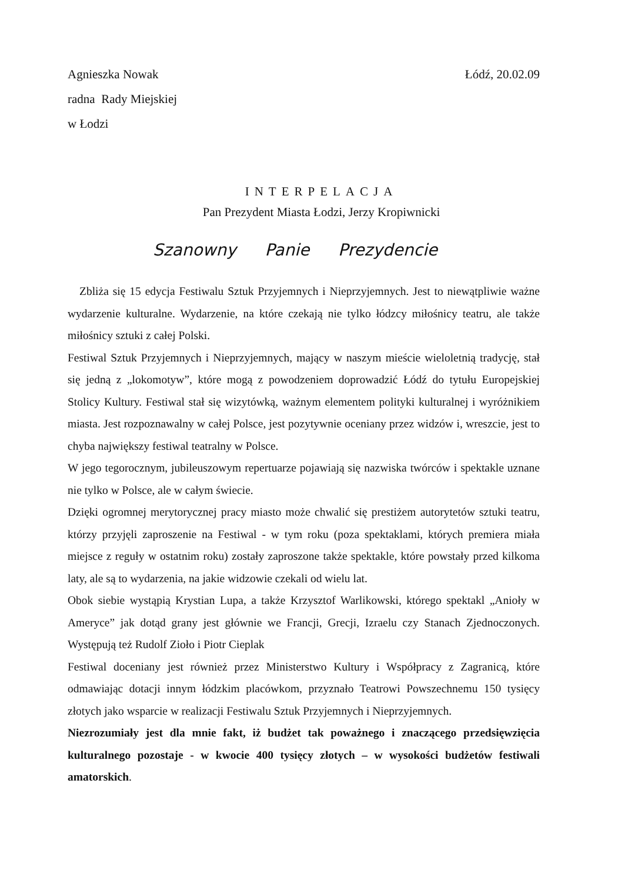Agnieszka Nowak
radna Rady Miejskiej
w Łodzi
Łódź, 20.02.09
INTERPELACJA
Pan Prezydent Miasta Łodzi, Jerzy Kropiwnicki
Szanowny Panie Prezydencie
Zbliża się 15 edycja Festiwalu Sztuk Przyjemnych i Nieprzyjemnych. Jest to niewątpliwie ważne wydarzenie kulturalne. Wydarzenie, na które czekają nie tylko łódzcy miłośnicy teatru, ale także miłośnicy sztuki z całej Polski.
Festiwal Sztuk Przyjemnych i Nieprzyjemnych, mający w naszym mieście wieloletnią tradycję, stał się jedną z „lokomotyw”, które mogą z powodzeniem doprowadzić Łódź do tytułu Europejskiej Stolicy Kultury. Festiwal stał się wizytówką, ważnym elementem polityki kulturalnej i wyróżnikiem miasta. Jest rozpoznawalny w całej Polsce, jest pozytywnie oceniany przez widzów i, wreszcie, jest to chyba największy festiwal teatralny w Polsce.
W jego tegorocznym, jubileuszowym repertuarze pojawiają się nazwiska twórców i spektakle uznane nie tylko w Polsce, ale w całym świecie.
Dzięki ogromnej merytorycznej pracy miasto może chwalić się prestiżem autorytetów sztuki teatru, którzy przyjęli zaproszenie na Festiwal - w tym roku (poza spektaklami, których premiera miała miejsce z reguły w ostatnim roku) zostały zaproszone także spektakle, które powstały przed kilkoma laty, ale są to wydarzenia, na jakie widzowie czekali od wielu lat.
Obok siebie wystąpią Krystian Lupa, a także Krzysztof Warlikowski, którego spektakl „Anioły w Ameryce” jak dotąd grany jest głównie we Francji, Grecji, Izraelu czy Stanach Zjednoczonych. Występują też Rudolf Zioło i Piotr Cieplak
Festiwal doceniany jest również przez Ministerstwo Kultury i Współpracy z Zagranicą, które odmawiając dotacji innym łódzkim placówkom, przyznało Teatrowi Powszechnemu 150 tysięcy złotych jako wsparcie w realizacji Festiwalu Sztuk Przyjemnych i Nieprzyjemnych.
Niezrozumiały jest dla mnie fakt, iż budżet tak poważnego i znaczącego przedsięwzięcia kulturalnego pozostaje - w kwocie 400 tysięcy złotych – w wysokości budżetów festiwali amatorskich.